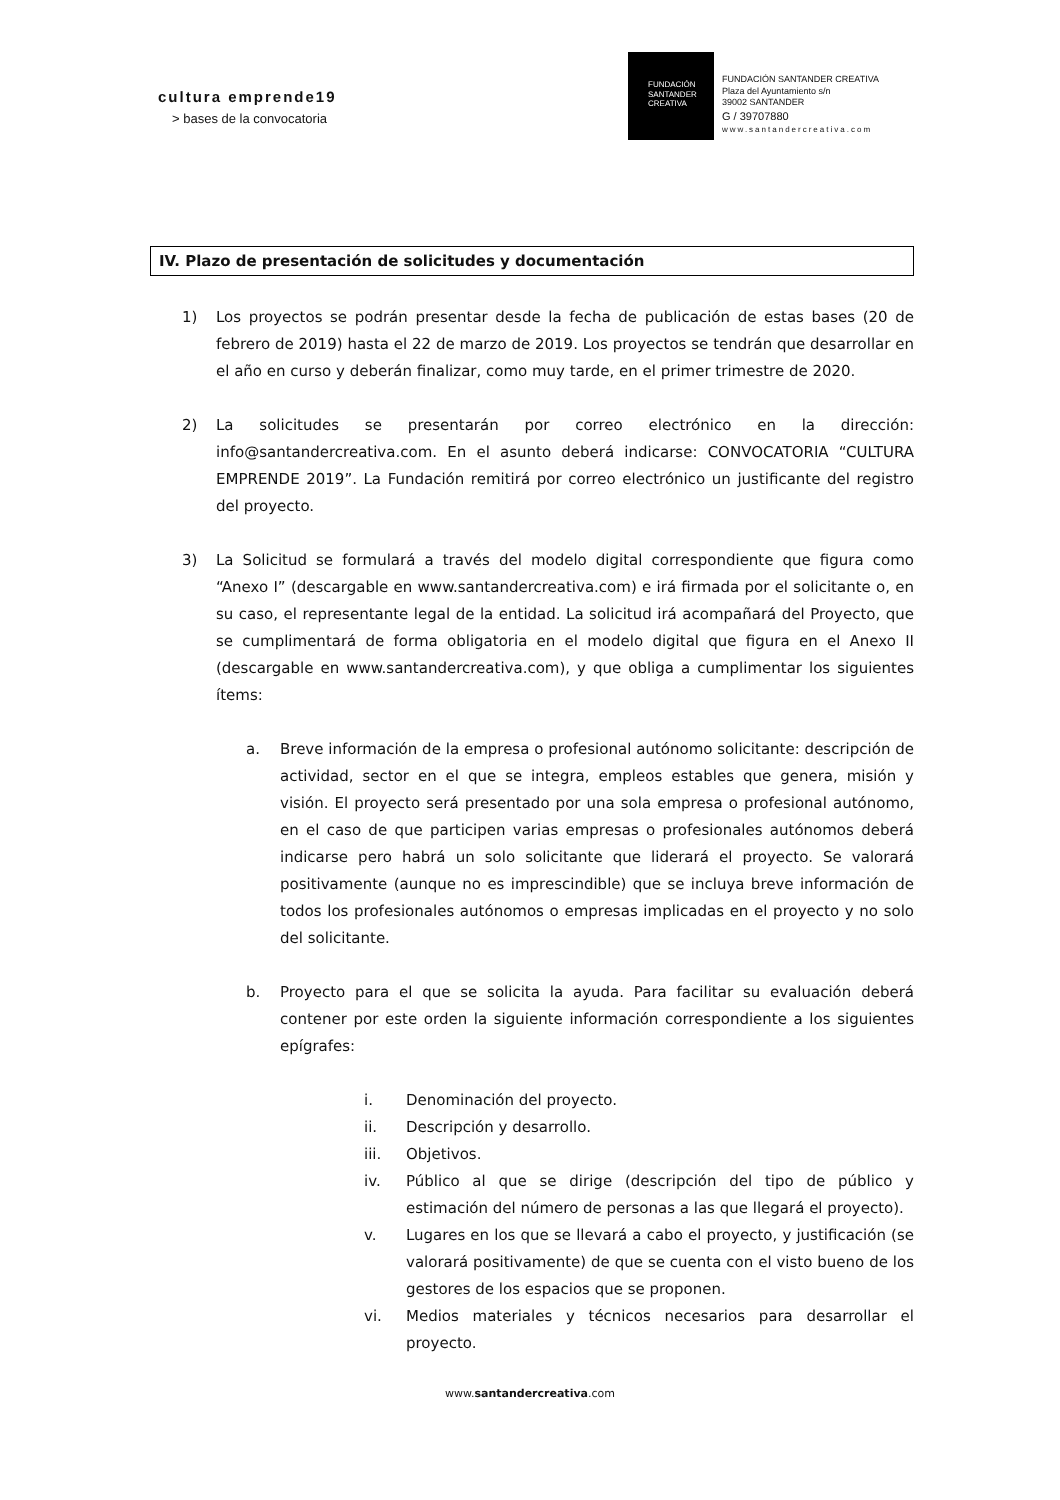cultura emprende19
> bases de la convocatoria
FUNDACIÓN
SANTANDER
CREATIVA
FUNDACIÓN SANTANDER CREATIVA
Plaza del Ayuntamiento s/n
39002 SANTANDER
G / 39707880
www.santandercreativa.com
IV. Plazo de presentación de solicitudes y documentación
1) Los proyectos se podrán presentar desde la fecha de publicación de estas bases (20 de febrero de 2019) hasta el 22 de marzo de 2019. Los proyectos se tendrán que desarrollar en el año en curso y deberán finalizar, como muy tarde, en el primer trimestre de 2020.
2) La solicitudes se presentarán por correo electrónico en la dirección: info@santandercreativa.com. En el asunto deberá indicarse: CONVOCATORIA “CULTURA EMPRENDE 2019”. La Fundación remitirá por correo electrónico un justificante del registro del proyecto.
3) La Solicitud se formulará a través del modelo digital correspondiente que figura como “Anexo I” (descargable en www.santandercreativa.com) e irá firmada por el solicitante o, en su caso, el representante legal de la entidad. La solicitud irá acompañará del Proyecto, que se cumplimentará de forma obligatoria en el modelo digital que figura en el Anexo II (descargable en www.santandercreativa.com), y que obliga a cumplimentar los siguientes ítems:
a. Breve información de la empresa o profesional autónomo solicitante: descripción de actividad, sector en el que se integra, empleos estables que genera, misión y visión. El proyecto será presentado por una sola empresa o profesional autónomo, en el caso de que participen varias empresas o profesionales autónomos deberá indicarse pero habrá un solo solicitante que liderará el proyecto. Se valorará positivamente (aunque no es imprescindible) que se incluya breve información de todos los profesionales autónomos o empresas implicadas en el proyecto y no solo del solicitante.
b. Proyecto para el que se solicita la ayuda. Para facilitar su evaluación deberá contener por este orden la siguiente información correspondiente a los siguientes epígrafes:
i. Denominación del proyecto.
ii. Descripción y desarrollo.
iii. Objetivos.
iv. Público al que se dirige (descripción del tipo de público y estimación del número de personas a las que llegará el proyecto).
v. Lugares en los que se llevará a cabo el proyecto, y justificación (se valorará positivamente) de que se cuenta con el visto bueno de los gestores de los espacios que se proponen.
vi. Medios materiales y técnicos necesarios para desarrollar el proyecto.
www.santandercreativa.com